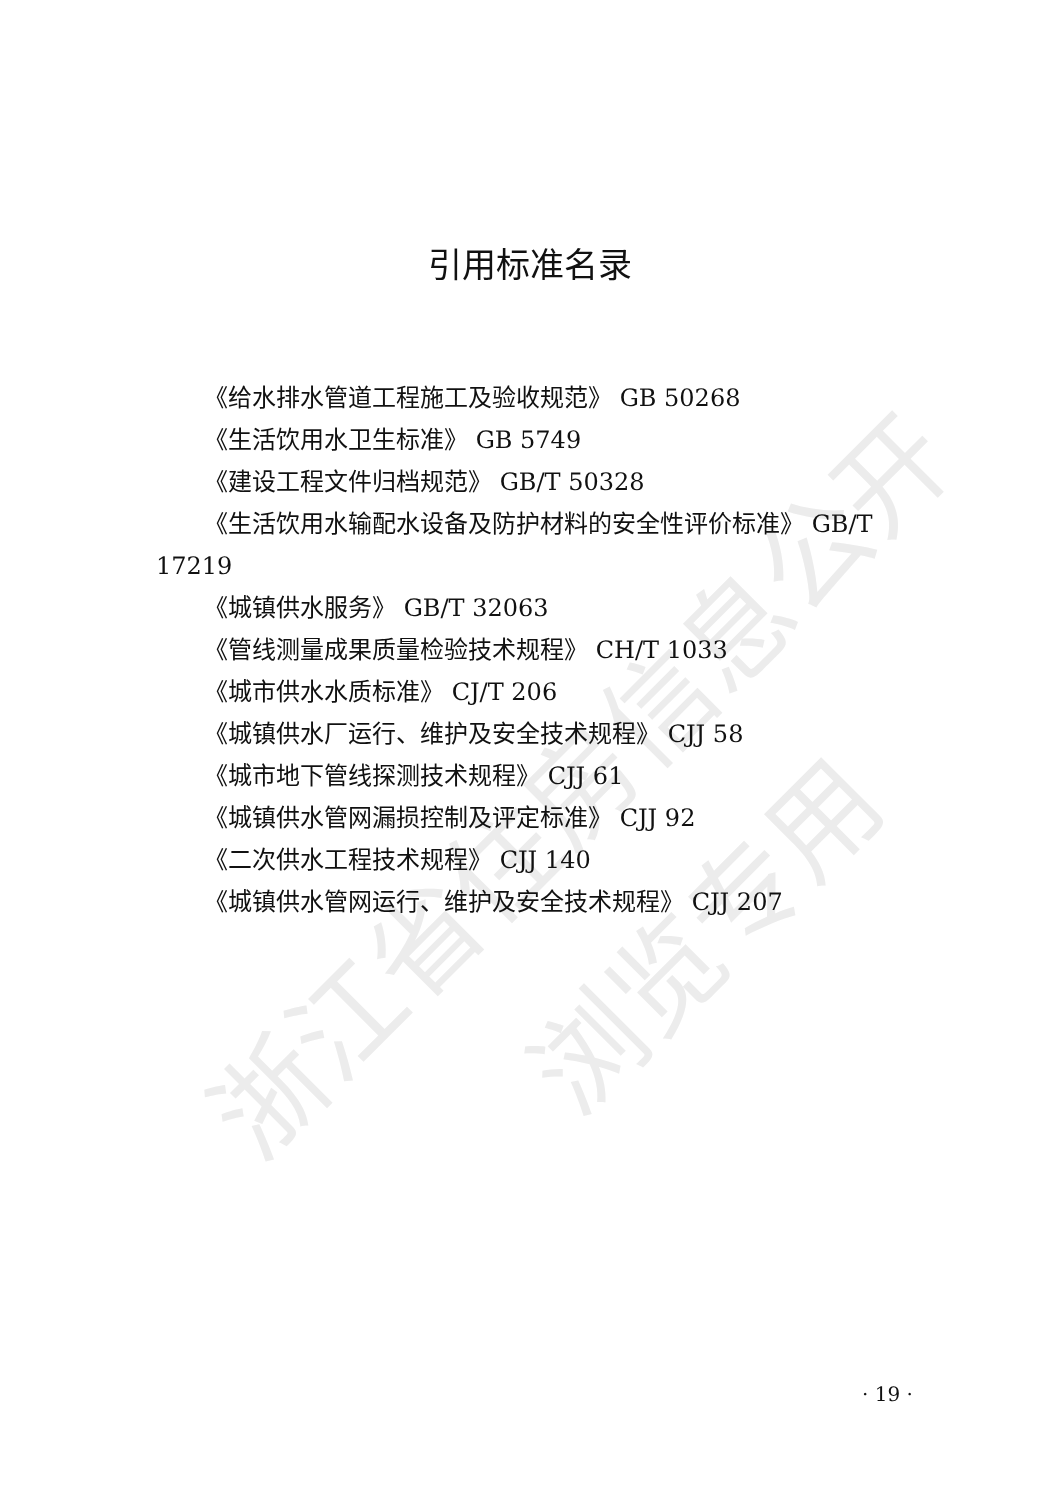浙江省住房信息公开
浏览专用
引用标准名录
《给水排水管道工程施工及验收规范》 GB 50268
《生活饮用水卫生标准》 GB 5749
《建设工程文件归档规范》 GB/T 50328
《生活饮用水输配水设备及防护材料的安全性评价标准》 GB/T 17219
《城镇供水服务》 GB/T 32063
《管线测量成果质量检验技术规程》 CH/T 1033
《城市供水水质标准》 CJ/T 206
《城镇供水厂运行、维护及安全技术规程》 CJJ 58
《城市地下管线探测技术规程》 CJJ 61
《城镇供水管网漏损控制及评定标准》 CJJ 92
《二次供水工程技术规程》 CJJ 140
《城镇供水管网运行、维护及安全技术规程》 CJJ 207
· 19 ·